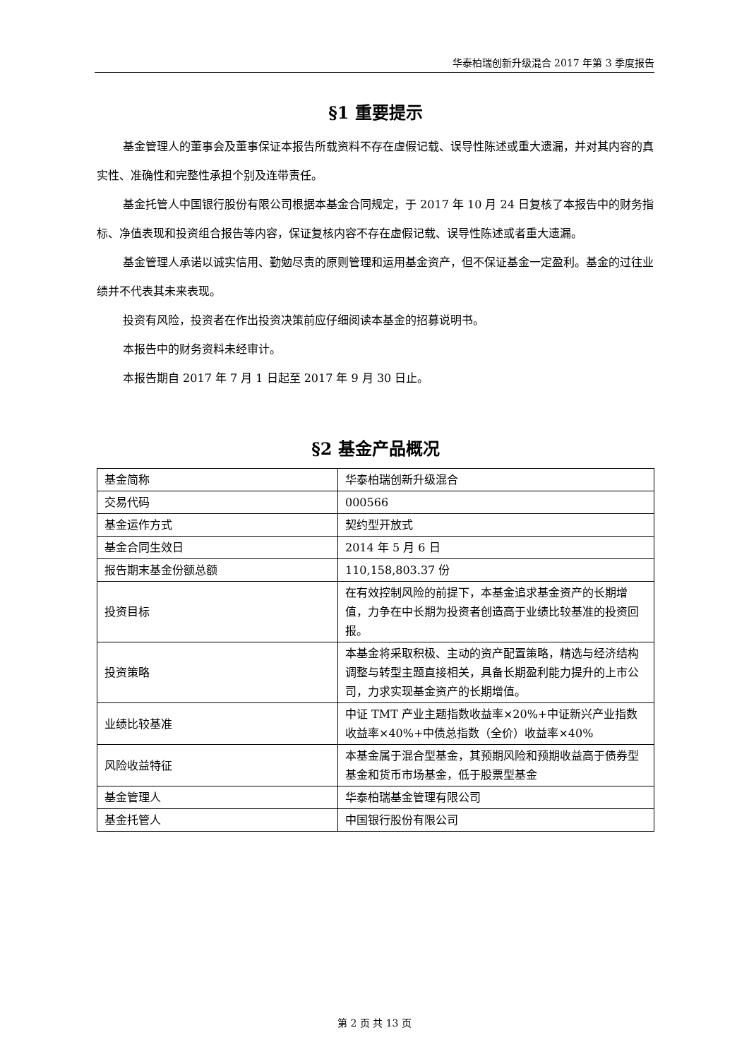华泰柏瑞创新升级混合 2017 年第 3 季度报告
§1 重要提示
基金管理人的董事会及董事保证本报告所载资料不存在虚假记载、误导性陈述或重大遗漏，并对其内容的真实性、准确性和完整性承担个别及连带责任。
基金托管人中国银行股份有限公司根据本基金合同规定，于 2017 年 10 月 24 日复核了本报告中的财务指标、净值表现和投资组合报告等内容，保证复核内容不存在虚假记载、误导性陈述或者重大遗漏。
基金管理人承诺以诚实信用、勤勉尽责的原则管理和运用基金资产，但不保证基金一定盈利。基金的过往业绩并不代表其未来表现。
投资有风险，投资者在作出投资决策前应仔细阅读本基金的招募说明书。
本报告中的财务资料未经审计。
本报告期自 2017 年 7 月 1 日起至 2017 年 9 月 30 日止。
§2 基金产品概况
| 基金简称 | 华泰柏瑞创新升级混合 |
| 交易代码 | 000566 |
| 基金运作方式 | 契约型开放式 |
| 基金合同生效日 | 2014 年 5 月 6 日 |
| 报告期末基金份额总额 | 110,158,803.37 份 |
| 投资目标 | 在有效控制风险的前提下，本基金追求基金资产的长期增值，力争在中长期为投资者创造高于业绩比较基准的投资回报。 |
| 投资策略 | 本基金将采取积极、主动的资产配置策略，精选与经济结构调整与转型主题直接相关，具备长期盈利能力提升的上市公司，力求实现基金资产的长期增值。 |
| 业绩比较基准 | 中证 TMT 产业主题指数收益率×20%+中证新兴产业指数收益率×40%+中债总指数（全价）收益率×40% |
| 风险收益特征 | 本基金属于混合型基金，其预期风险和预期收益高于债券型基金和货币市场基金，低于股票型基金 |
| 基金管理人 | 华泰柏瑞基金管理有限公司 |
| 基金托管人 | 中国银行股份有限公司 |
第 2 页 共 13 页